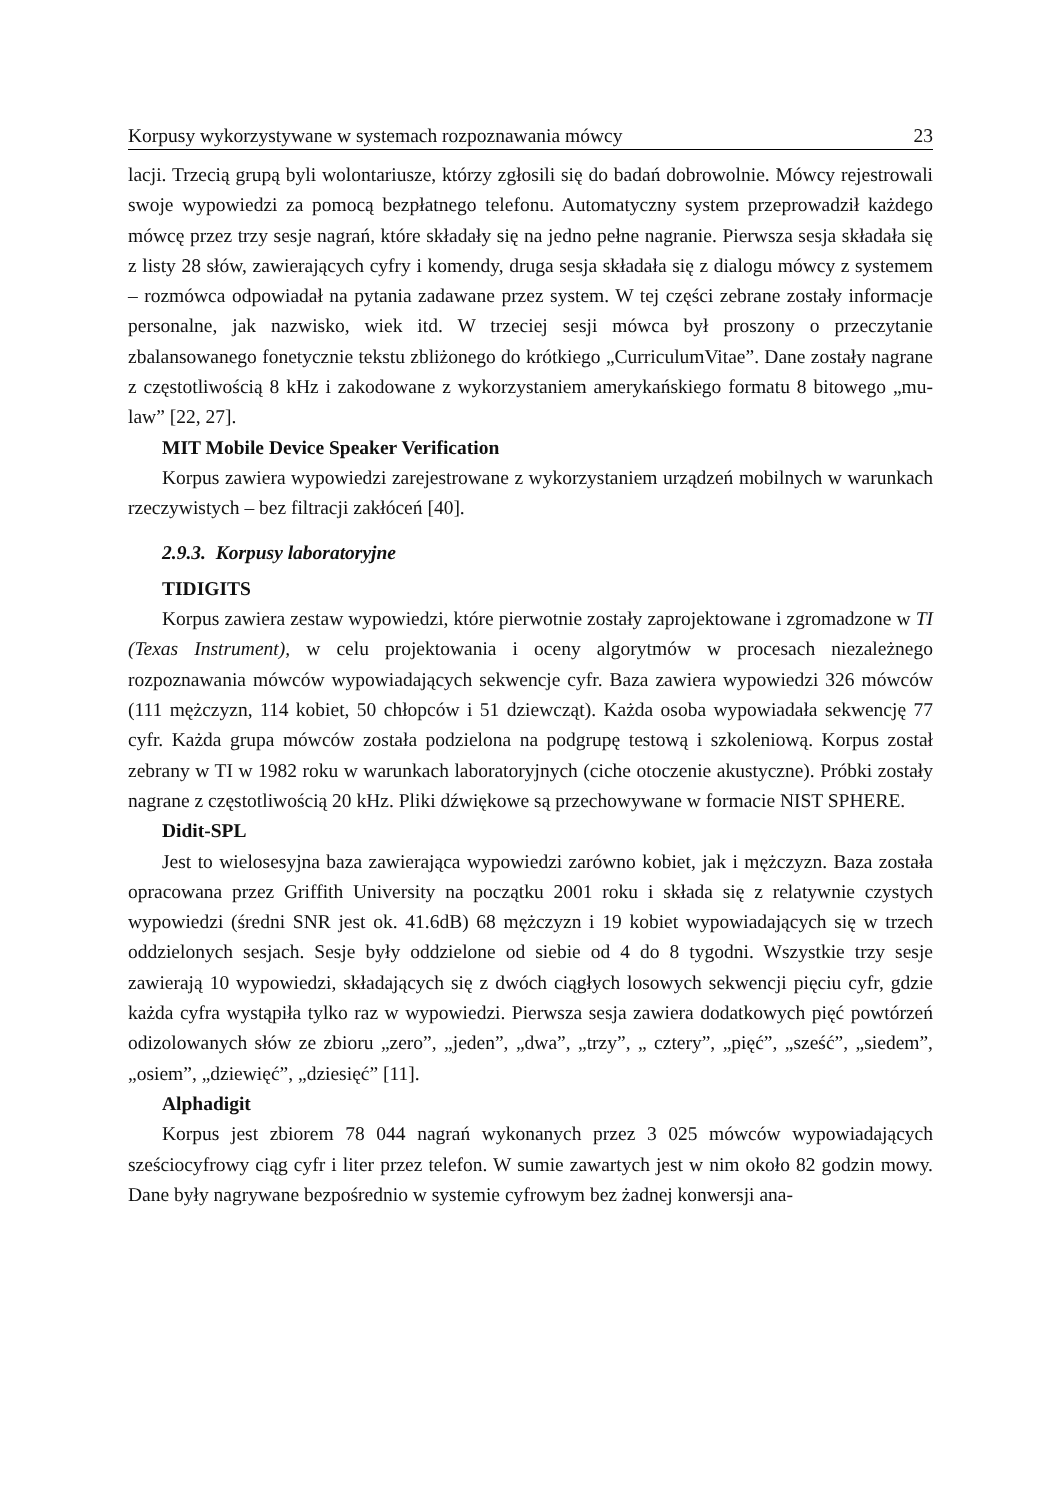Korpusy wykorzystywane w systemach rozpoznawania mówcy 23
lacji. Trzecią grupą byli wolontariusze, którzy zgłosili się do badań dobrowolnie. Mówcy rejestrowali swoje wypowiedzi za pomocą bezpłatnego telefonu. Automatyczny system przeprowadził każdego mówcę przez trzy sesje nagrań, które składały się na jedno pełne nagranie. Pierwsza sesja składała się z listy 28 słów, zawierających cyfry i komendy, druga sesja składała się z dialogu mówcy z systemem – rozmówca odpowiadał na pytania zadawane przez system. W tej części zebrane zostały informacje personalne, jak nazwisko, wiek itd. W trzeciej sesji mówca był proszony o przeczytanie zbalansowanego fonetycznie tekstu zbliżonego do krótkiego „CurriculumVitae”. Dane zostały nagrane z częstotliwością 8 kHz i zakodowane z wykorzystaniem amerykańskiego formatu 8 bitowego „mu-law” [22, 27].
MIT Mobile Device Speaker Verification
Korpus zawiera wypowiedzi zarejestrowane z wykorzystaniem urządzeń mobilnych w warunkach rzeczywistych – bez filtracji zakłóceń [40].
2.9.3. Korpusy laboratoryjne
TIDIGITS
Korpus zawiera zestaw wypowiedzi, które pierwotnie zostały zaprojektowane i zgromadzone w TI (Texas Instrument), w celu projektowania i oceny algorytmów w procesach niezależnego rozpoznawania mówców wypowiadających sekwencje cyfr. Baza zawiera wypowiedzi 326 mówców (111 mężczyzn, 114 kobiet, 50 chłopców i 51 dziewcząt). Każda osoba wypowiadała sekwencję 77 cyfr. Każda grupa mówców została podzielona na podgrupę testową i szkoleniową. Korpus został zebrany w TI w 1982 roku w warunkach laboratoryjnych (ciche otoczenie akustyczne). Próbki zostały nagrane z częstotliwością 20 kHz. Pliki dźwiękowe są przechowywane w formacie NIST SPHERE.
Didit-SPL
Jest to wielosesyjna baza zawierająca wypowiedzi zarówno kobiet, jak i mężczyzn. Baza została opracowana przez Griffith University na początku 2001 roku i składa się z relatywnie czystych wypowiedzi (średni SNR jest ok. 41.6dB) 68 mężczyzn i 19 kobiet wypowiadających się w trzech oddzielonych sesjach. Sesje były oddzielone od siebie od 4 do 8 tygodni. Wszystkie trzy sesje zawierają 10 wypowiedzi, składających się z dwóch ciągłych losowych sekwencji pięciu cyfr, gdzie każda cyfra wystąpiła tylko raz w wypowiedzi. Pierwsza sesja zawiera dodatkowych pięć powtórzeń odizolowanych słów ze zbioru „zero”, „jeden”, „dwa”, „trzy”, „ cztery”, „pięć”, „sześć”, „siedem”, „osiem”, „dziewięć”, „dziesięć” [11].
Alphadigit
Korpus jest zbiorem 78 044 nagrań wykonanych przez 3 025 mówców wypowiadających sześciocyfrowy ciąg cyfr i liter przez telefon. W sumie zawartych jest w nim około 82 godzin mowy. Dane były nagrywane bezpośrednio w systemie cyfrowym bez żadnej konwersji ana-